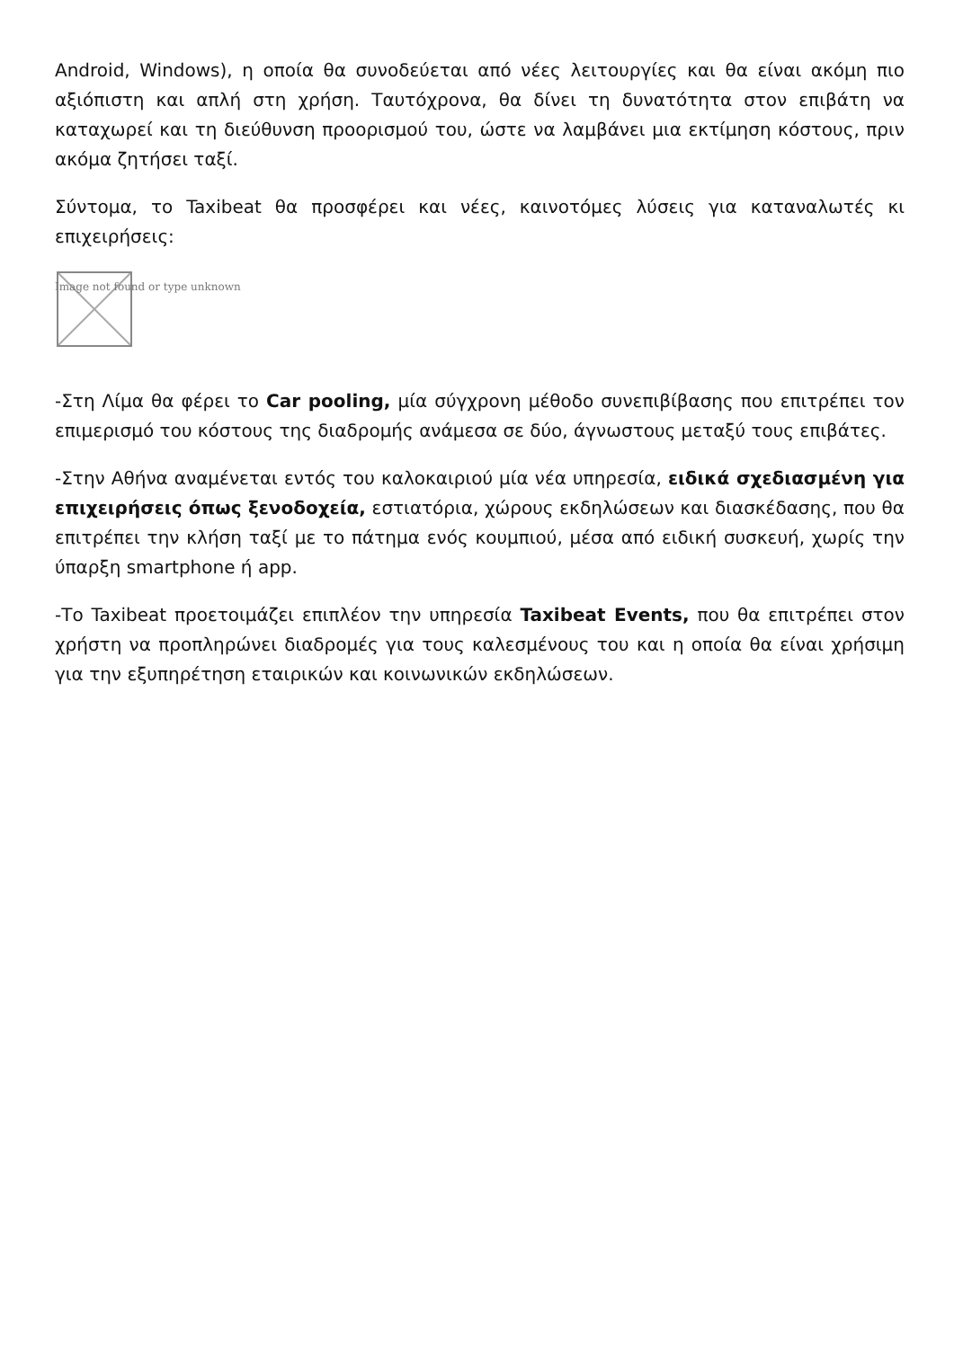Android, Windows), η οποία θα συνοδεύεται από νέες λειτουργίες και θα είναι ακόμη πιο αξιόπιστη και απλή στη χρήση. Ταυτόχρονα, θα δίνει τη δυνατότητα στον επιβάτη να καταχωρεί και τη διεύθυνση προορισμού του, ώστε να λαμβάνει μια εκτίμηση κόστους, πριν ακόμα ζητήσει ταξί.
Σύντομα, το Taxibeat θα προσφέρει και νέες, καινοτόμες λύσεις για καταναλωτές κι επιχειρήσεις:
Image not found or type unknown
-Στη Λίμα θα φέρει το Car pooling, μία σύγχρονη μέθοδο συνεπιβίβασης που επιτρέπει τον επιμερισμό του κόστους της διαδρομής ανάμεσα σε δύο, άγνωστους μεταξύ τους επιβάτες.
-Στην Αθήνα αναμένεται εντός του καλοκαιριού μία νέα υπηρεσία, ειδικά σχεδιασμένη για επιχειρήσεις όπως ξενοδοχεία, εστιατόρια, χώρους εκδηλώσεων και διασκέδασης, που θα επιτρέπει την κλήση ταξί με το πάτημα ενός κουμπιού, μέσα από ειδική συσκευή, χωρίς την ύπαρξη smartphone ή app.
-Το Taxibeat προετοιμάζει επιπλέον την υπηρεσία Taxibeat Events, που θα επιτρέπει στον χρήστη να προπληρώνει διαδρομές για τους καλεσμένους του και η οποία θα είναι χρήσιμη για την εξυπηρέτηση εταιρικών και κοινωνικών εκδηλώσεων.